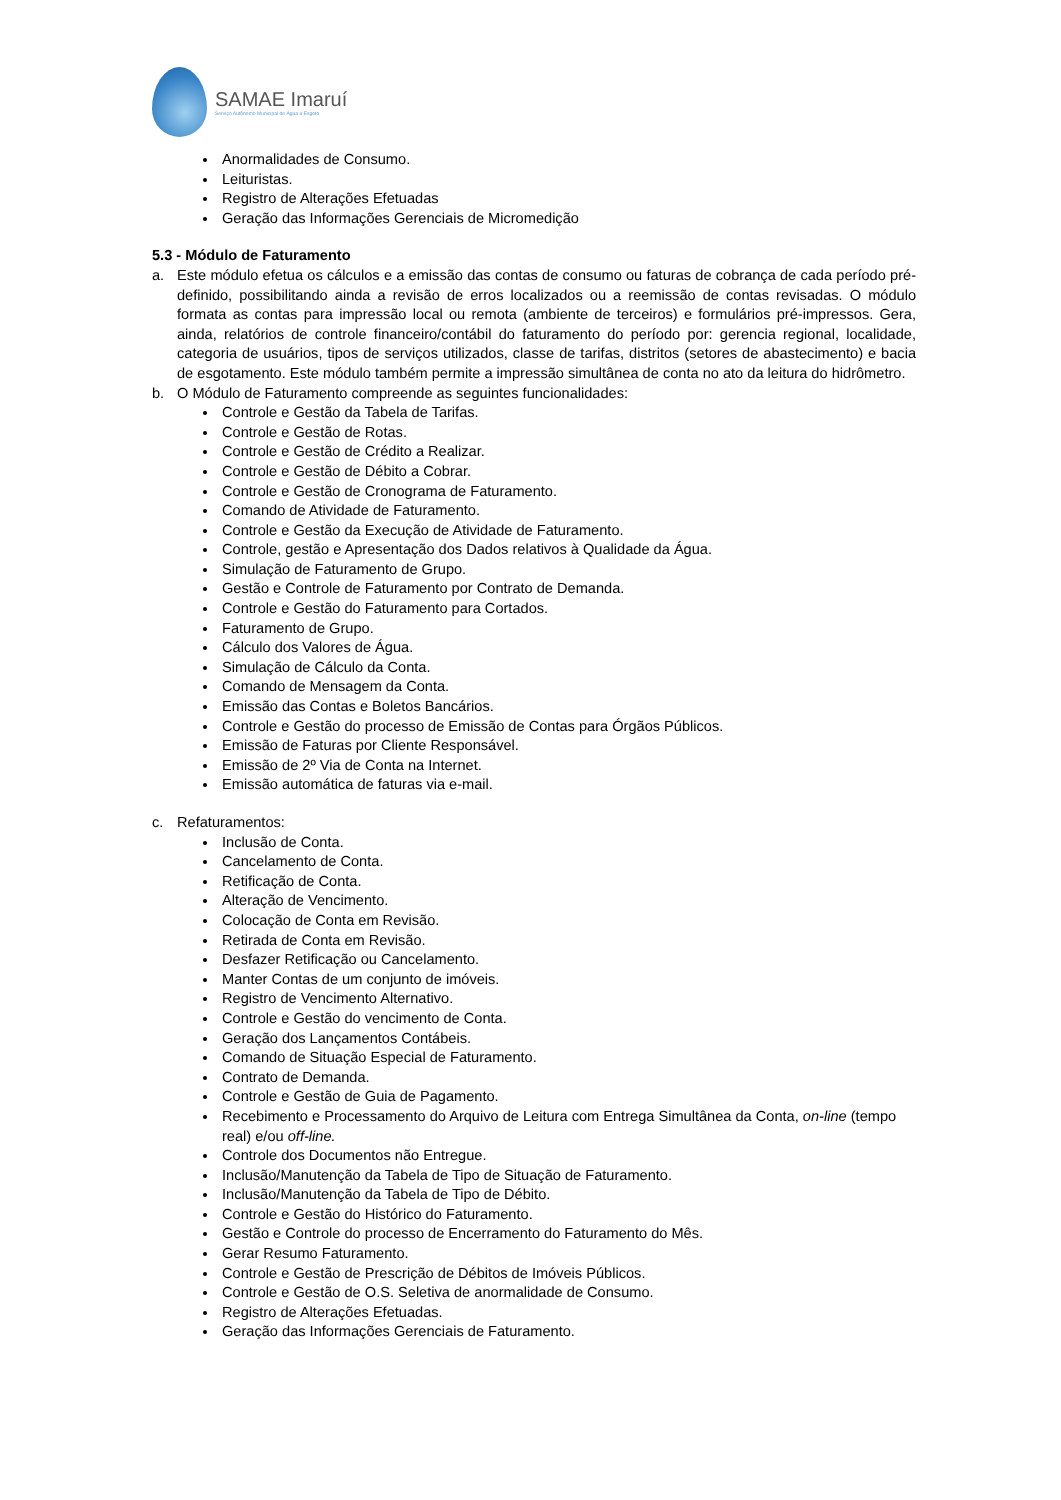SAMAE Imaruí
Serviço Autônomo Municipal de Água e Esgoto
Anormalidades de Consumo.
Leituristas.
Registro de Alterações Efetuadas
Geração das Informações Gerenciais de Micromedição
5.3 - Módulo de Faturamento
a. Este módulo efetua os cálculos e a emissão das contas de consumo ou faturas de cobrança de cada período pré-definido, possibilitando ainda a revisão de erros localizados ou a reemissão de contas revisadas. O módulo formata as contas para impressão local ou remota (ambiente de terceiros) e formulários pré-impressos. Gera, ainda, relatórios de controle financeiro/contábil do faturamento do período por: gerencia regional, localidade, categoria de usuários, tipos de serviços utilizados, classe de tarifas, distritos (setores de abastecimento) e bacia de esgotamento. Este módulo também permite a impressão simultânea de conta no ato da leitura do hidrômetro.
b. O Módulo de Faturamento compreende as seguintes funcionalidades:
Controle e Gestão da Tabela de Tarifas.
Controle e Gestão de Rotas.
Controle e Gestão de Crédito a Realizar.
Controle e Gestão de Débito a Cobrar.
Controle e Gestão de Cronograma de Faturamento.
Comando de Atividade de Faturamento.
Controle e Gestão da Execução de Atividade de Faturamento.
Controle, gestão e Apresentação dos Dados relativos à Qualidade da Água.
Simulação de Faturamento de Grupo.
Gestão e Controle de Faturamento por Contrato de Demanda.
Controle e Gestão do Faturamento para Cortados.
Faturamento de Grupo.
Cálculo dos Valores de Água.
Simulação de Cálculo da Conta.
Comando de Mensagem da Conta.
Emissão das Contas e Boletos Bancários.
Controle e Gestão do processo de Emissão de Contas para Órgãos Públicos.
Emissão de Faturas por Cliente Responsável.
Emissão de 2º Via de Conta na Internet.
Emissão automática de faturas via e-mail.
c. Refaturamentos:
Inclusão de Conta.
Cancelamento de Conta.
Retificação de Conta.
Alteração de Vencimento.
Colocação de Conta em Revisão.
Retirada de Conta em Revisão.
Desfazer Retificação ou Cancelamento.
Manter Contas de um conjunto de imóveis.
Registro de Vencimento Alternativo.
Controle e Gestão do vencimento de Conta.
Geração dos Lançamentos Contábeis.
Comando de Situação Especial de Faturamento.
Contrato de Demanda.
Controle e Gestão de Guia de Pagamento.
Recebimento e Processamento do Arquivo de Leitura com Entrega Simultânea da Conta, on-line (tempo real) e/ou off-line.
Controle dos Documentos não Entregue.
Inclusão/Manutenção da Tabela de Tipo de Situação de Faturamento.
Inclusão/Manutenção da Tabela de Tipo de Débito.
Controle e Gestão do Histórico do Faturamento.
Gestão e Controle do processo de Encerramento do Faturamento do Mês.
Gerar Resumo Faturamento.
Controle e Gestão de Prescrição de Débitos de Imóveis Públicos.
Controle e Gestão de O.S. Seletiva de anormalidade de Consumo.
Registro de Alterações Efetuadas.
Geração das Informações Gerenciais de Faturamento.